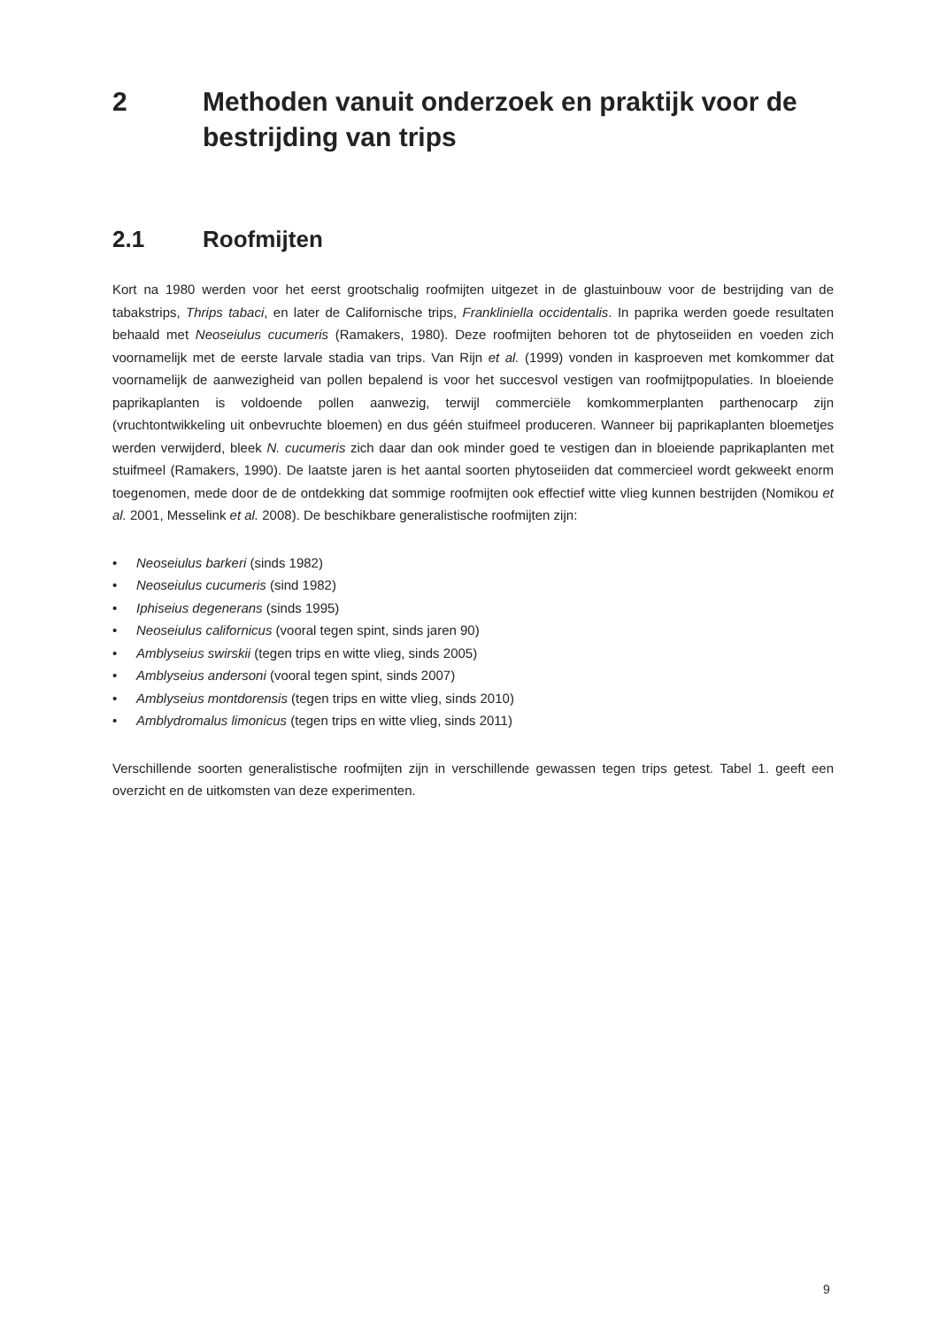2 Methoden vanuit onderzoek en praktijk voor de bestrijding van trips
2.1 Roofmijten
Kort na 1980 werden voor het eerst grootschalig roofmijten uitgezet in de glastuinbouw voor de bestrijding van de tabakstrips, Thrips tabaci, en later de Californische trips, Frankliniella occidentalis. In paprika werden goede resultaten behaald met Neoseiulus cucumeris (Ramakers, 1980). Deze roofmijten behoren tot de phytoseiiden en voeden zich voornamelijk met de eerste larvale stadia van trips. Van Rijn et al. (1999) vonden in kasproeven met komkommer dat voornamelijk de aanwezigheid van pollen bepalend is voor het succesvol vestigen van roofmijtpopulaties. In bloeiende paprikaplanten is voldoende pollen aanwezig, terwijl commerciële komkommerplanten parthenocarp zijn (vruchtontwikkeling uit onbevruchte bloemen) en dus géén stuifmeel produceren. Wanneer bij paprikaplanten bloemetjes werden verwijderd, bleek N. cucumeris zich daar dan ook minder goed te vestigen dan in bloeiende paprikaplanten met stuifmeel (Ramakers, 1990). De laatste jaren is het aantal soorten phytoseiiden dat commercieel wordt gekweekt enorm toegenomen, mede door de de ontdekking dat sommige roofmijten ook effectief witte vlieg kunnen bestrijden (Nomikou et al. 2001, Messelink et al. 2008). De beschikbare generalistische roofmijten zijn:
• Neoseiulus barkeri (sinds 1982)
• Neoseiulus cucumeris (sind 1982)
• Iphiseius degenerans (sinds 1995)
• Neoseiulus californicus (vooral tegen spint, sinds jaren 90)
• Amblyseius swirskii (tegen trips en witte vlieg, sinds 2005)
• Amblyseius andersoni (vooral tegen spint, sinds 2007)
• Amblyseius montdorensis (tegen trips en witte vlieg, sinds 2010)
• Amblydromalus limonicus (tegen trips en witte vlieg, sinds 2011)
Verschillende soorten generalistische roofmijten zijn in verschillende gewassen tegen trips getest. Tabel 1. geeft een overzicht en de uitkomsten van deze experimenten.
9